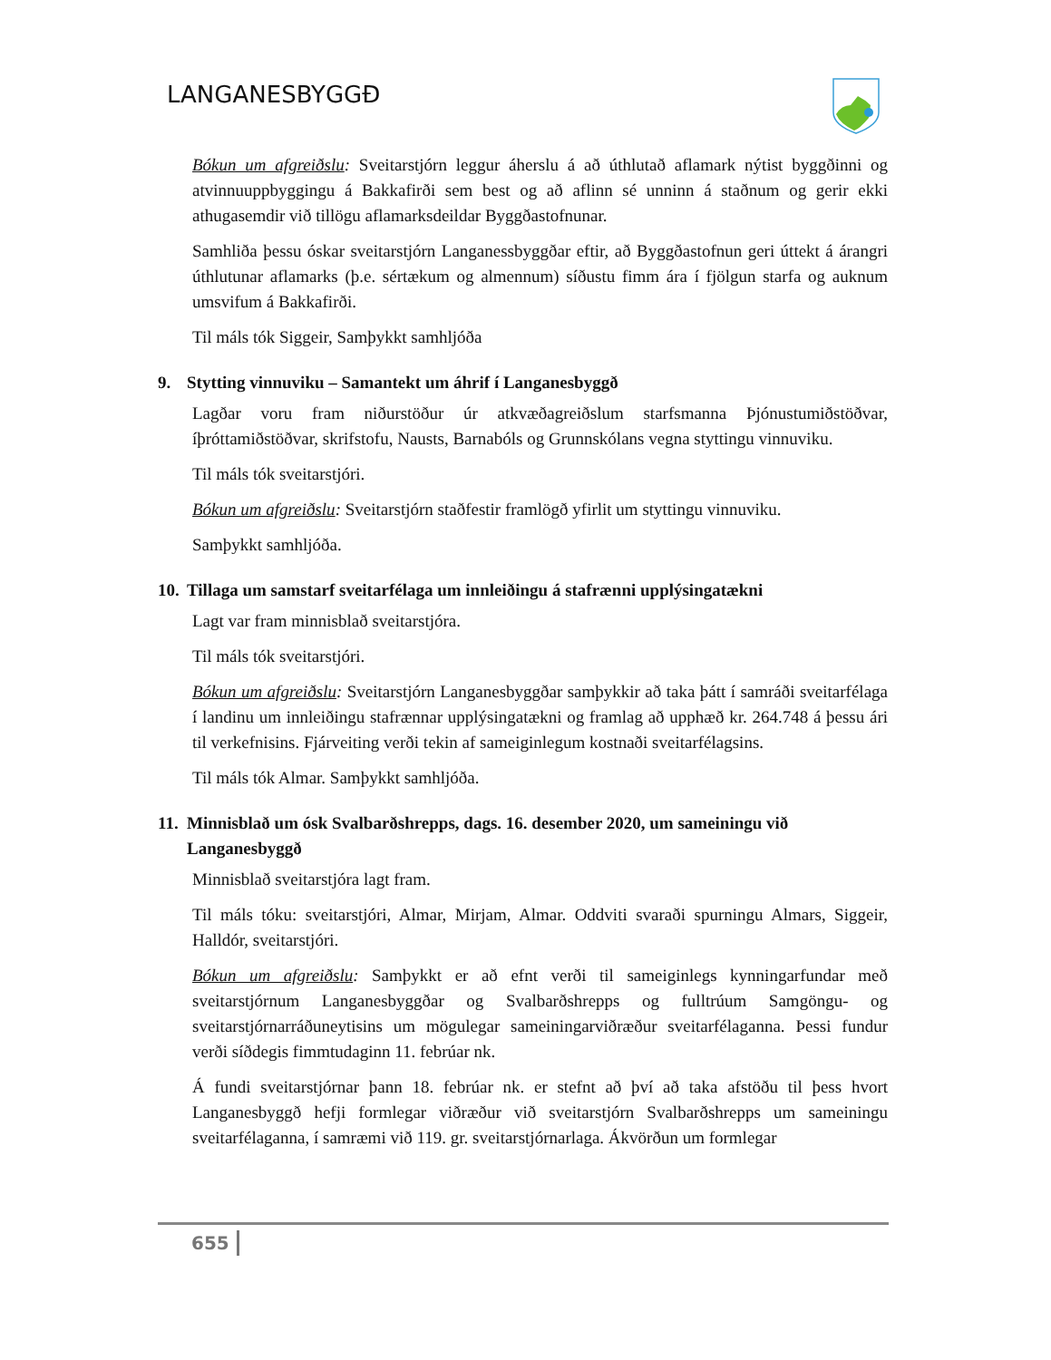LANGANESBYGGÐ
Bókun um afgreiðslu: Sveitarstjórn leggur áherslu á að úthlutað aflamark nýtist byggðinni og atvinnuuppbyggingu á Bakkafirði sem best og að aflinn sé unninn á staðnum og gerir ekki athugasemdir við tillögu aflamarksdeildar Byggðastofnunar.
Samhliða þessu óskar sveitarstjórn Langanessbyggðar eftir, að Byggðastofnun geri úttekt á árangri úthlutunar aflamarks (þ.e. sértækum og almennum) síðustu fimm ára í fjölgun starfa og auknum umsvifum á Bakkafirði.
Til máls tók Siggeir, Samþykkt samhljóða
9. Stytting vinnuviku – Samantekt um áhrif í Langanesbyggð
Lagðar voru fram niðurstöður úr atkvæðagreiðslum starfsmanna Þjónustumiðstöðvar, íþróttamiðstöðvar, skrifstofu, Nausts, Barnabóls og Grunnskólans vegna styttingu vinnuviku.
Til máls tók sveitarstjóri.
Bókun um afgreiðslu: Sveitarstjórn staðfestir framlögð yfirlit um styttingu vinnuviku.
Samþykkt samhljóða.
10. Tillaga um samstarf sveitarfélaga um innleiðingu á stafrænni upplýsingatækni
Lagt var fram minnisblað sveitarstjóra.
Til máls tók sveitarstjóri.
Bókun um afgreiðslu: Sveitarstjórn Langanesbyggðar samþykkir að taka þátt í samráði sveitarfélaga í landinu um innleiðingu stafrænnar upplýsingatækni og framlag að upphæð kr. 264.748 á þessu ári til verkefnisins. Fjárveiting verði tekin af sameiginlegum kostnaði sveitarfélagsins.
Til máls tók Almar. Samþykkt samhljóða.
11. Minnisblað um ósk Svalbarðshrepps, dags. 16. desember 2020, um sameiningu við Langanesbyggð
Minnisblað sveitarstjóra lagt fram.
Til máls tóku: sveitarstjóri, Almar, Mirjam, Almar. Oddviti svaraði spurningu Almars, Siggeir, Halldór, sveitarstjóri.
Bókun um afgreiðslu: Samþykkt er að efnt verði til sameiginlegs kynningarfundar með sveitarstjórnum Langanesbyggðar og Svalbarðshrepps og fulltrúum Samgöngu- og sveitarstjórnarráðuneytisins um mögulegar sameiningarviðræður sveitarfélaganna. Þessi fundur verði síðdegis fimmtudaginn 11. febrúar nk.
Á fundi sveitarstjórnar þann 18. febrúar nk. er stefnt að því að taka afstöðu til þess hvort Langanesbyggð hefji formlegar viðræður við sveitarstjórn Svalbarðshrepps um sameiningu sveitarfélaganna, í samræmi við 119. gr. sveitarstjórnarlaga. Ákvörðun um formlegar
655